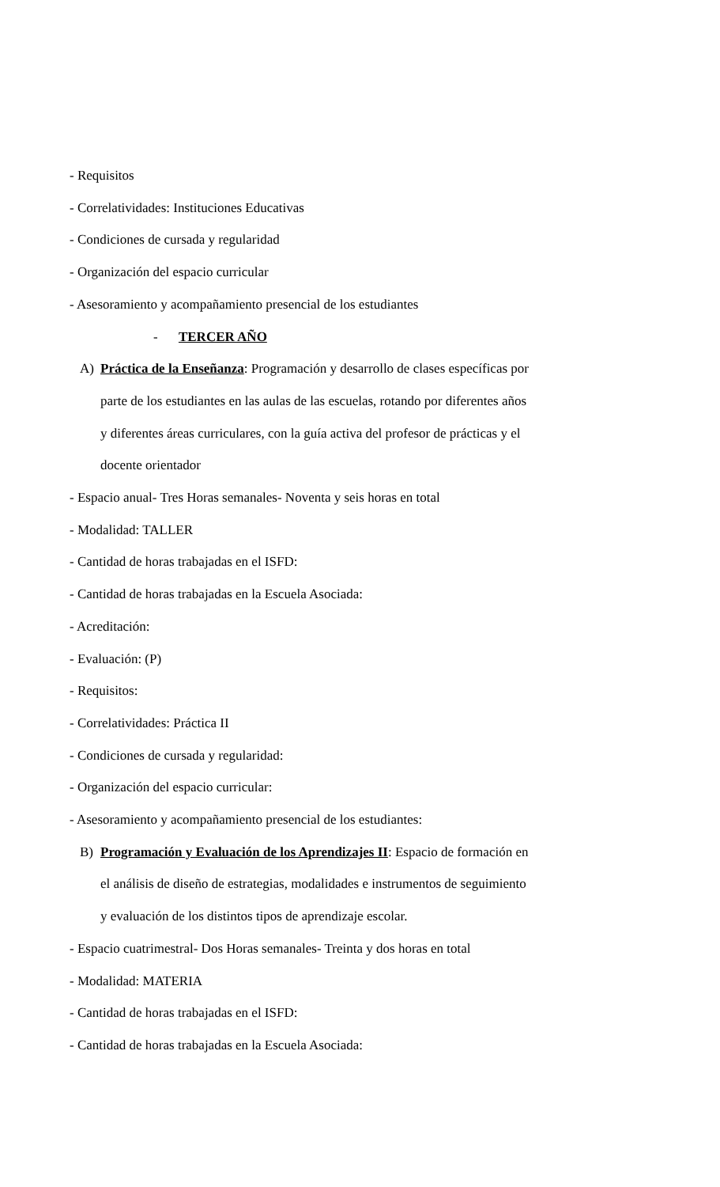- Requisitos
- Correlatividades: Instituciones Educativas
- Condiciones de cursada y regularidad
- Organización del espacio curricular
- Asesoramiento y acompañamiento presencial de los estudiantes
- TERCER AÑO
A) Práctica de la Enseñanza: Programación y desarrollo de clases específicas por
parte de los estudiantes en las aulas de las escuelas, rotando por diferentes años
y diferentes áreas curriculares, con la guía activa del profesor de prácticas y el
docente orientador
- Espacio anual- Tres Horas semanales- Noventa y seis horas en total
- Modalidad: TALLER
- Cantidad de horas trabajadas en el ISFD:
- Cantidad de horas trabajadas en la Escuela Asociada:
- Acreditación:
- Evaluación: (P)
- Requisitos:
- Correlatividades: Práctica II
- Condiciones de cursada y regularidad:
- Organización del espacio curricular:
- Asesoramiento y acompañamiento presencial de los estudiantes:
B) Programación y Evaluación de los Aprendizajes II: Espacio de formación en
el análisis de diseño de estrategias, modalidades e instrumentos de seguimiento
y evaluación de los distintos tipos de aprendizaje escolar.
- Espacio cuatrimestral- Dos Horas semanales- Treinta y dos horas en total
- Modalidad: MATERIA
- Cantidad de horas trabajadas en el ISFD:
- Cantidad de horas trabajadas en la Escuela Asociada: